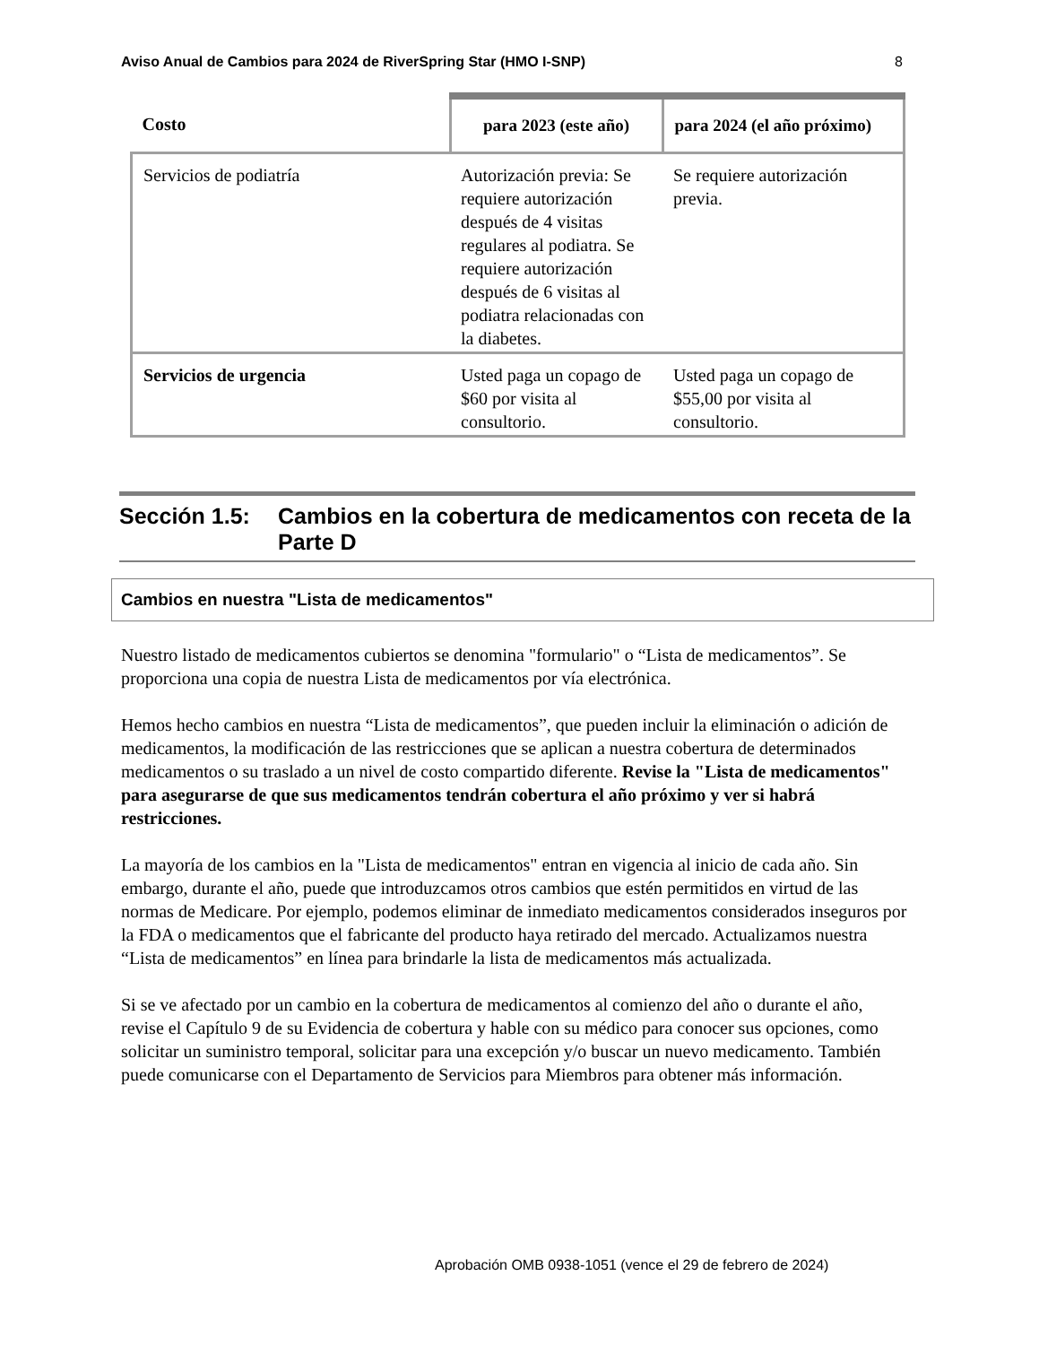Aviso Anual de Cambios para 2024 de RiverSpring Star (HMO I-SNP) 8
| Costo | para 2023 (este año) | para 2024 (el año próximo) |
| --- | --- | --- |
| Servicios de podiatría | Autorización previa: Se requiere autorización después de 4 visitas regulares al podiatra. Se requiere autorización después de 6 visitas al podiatra relacionadas con la diabetes. | Se requiere autorización previa. |
| Servicios de urgencia | Usted paga un copago de $60 por visita al consultorio. | Usted paga un copago de $55,00 por visita al consultorio. |
Sección 1.5: Cambios en la cobertura de medicamentos con receta de la Parte D
Cambios en nuestra "Lista de medicamentos"
Nuestro listado de medicamentos cubiertos se denomina "formulario" o “Lista de medicamentos”. Se proporciona una copia de nuestra Lista de medicamentos por vía electrónica.
Hemos hecho cambios en nuestra “Lista de medicamentos”, que pueden incluir la eliminación o adición de medicamentos, la modificación de las restricciones que se aplican a nuestra cobertura de determinados medicamentos o su traslado a un nivel de costo compartido diferente. Revise la "Lista de medicamentos" para asegurarse de que sus medicamentos tendrán cobertura el año próximo y ver si habrá restricciones.
La mayoría de los cambios en la "Lista de medicamentos" entran en vigencia al inicio de cada año. Sin embargo, durante el año, puede que introduzcamos otros cambios que estén permitidos en virtud de las normas de Medicare. Por ejemplo, podemos eliminar de inmediato medicamentos considerados inseguros por la FDA o medicamentos que el fabricante del producto haya retirado del mercado. Actualizamos nuestra “Lista de medicamentos” en línea para brindarle la lista de medicamentos más actualizada.
Si se ve afectado por un cambio en la cobertura de medicamentos al comienzo del año o durante el año, revise el Capítulo 9 de su Evidencia de cobertura y hable con su médico para conocer sus opciones, como solicitar un suministro temporal, solicitar para una excepción y/o buscar un nuevo medicamento. También puede comunicarse con el Departamento de Servicios para Miembros para obtener más información.
Aprobación OMB 0938-1051 (vence el 29 de febrero de 2024)